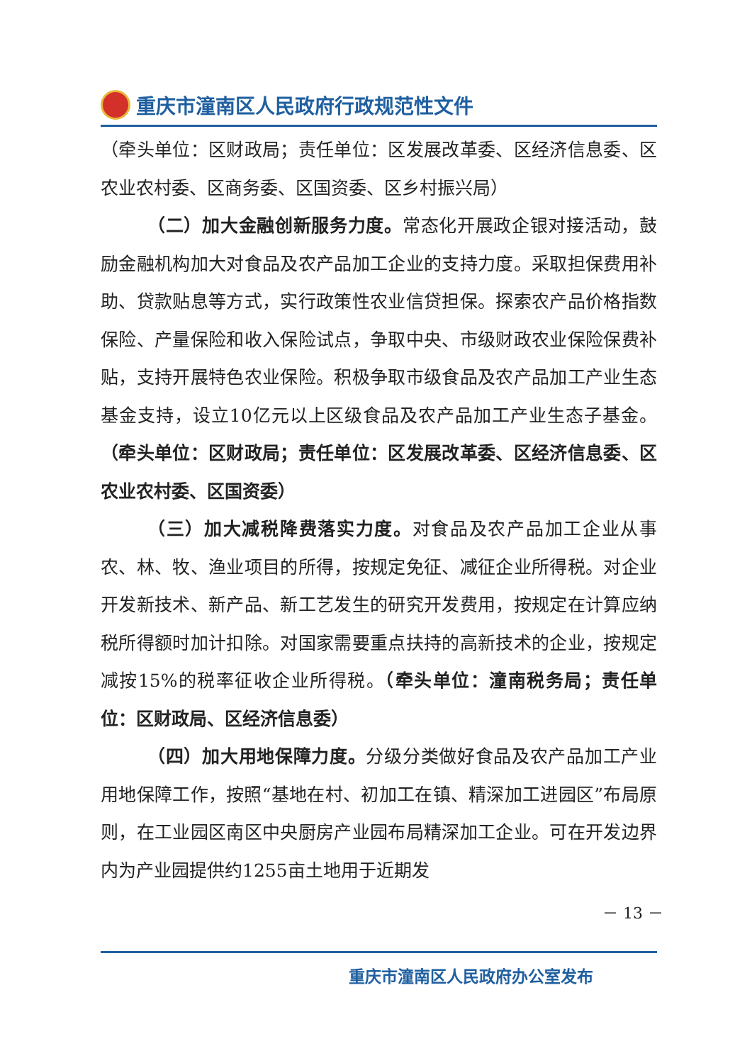重庆市潼南区人民政府行政规范性文件
（牵头单位：区财政局；责任单位：区发展改革委、区经济信息委、区农业农村委、区商务委、区国资委、区乡村振兴局）
（二）加大金融创新服务力度。常态化开展政企银对接活动，鼓励金融机构加大对食品及农产品加工企业的支持力度。采取担保费用补助、贷款贴息等方式，实行政策性农业信贷担保。探索农产品价格指数保险、产量保险和收入保险试点，争取中央、市级财政农业保险保费补贴，支持开展特色农业保险。积极争取市级食品及农产品加工产业生态基金支持，设立10亿元以上区级食品及农产品加工产业生态子基金。（牵头单位：区财政局；责任单位：区发展改革委、区经济信息委、区农业农村委、区国资委）
（三）加大减税降费落实力度。对食品及农产品加工企业从事农、林、牧、渔业项目的所得，按规定免征、减征企业所得税。对企业开发新技术、新产品、新工艺发生的研究开发费用，按规定在计算应纳税所得额时加计扣除。对国家需要重点扶持的高新技术的企业，按规定减按15%的税率征收企业所得税。（牵头单位：潼南税务局；责任单位：区财政局、区经济信息委）
（四）加大用地保障力度。分级分类做好食品及农产品加工产业用地保障工作，按照“基地在村、初加工在镇、精深加工进园区”布局原则，在工业园区南区中央厨房产业园布局精深加工企业。可在开发边界内为产业园提供约1255亩土地用于近期发
－ 13 －
重庆市潼南区人民政府办公室发布